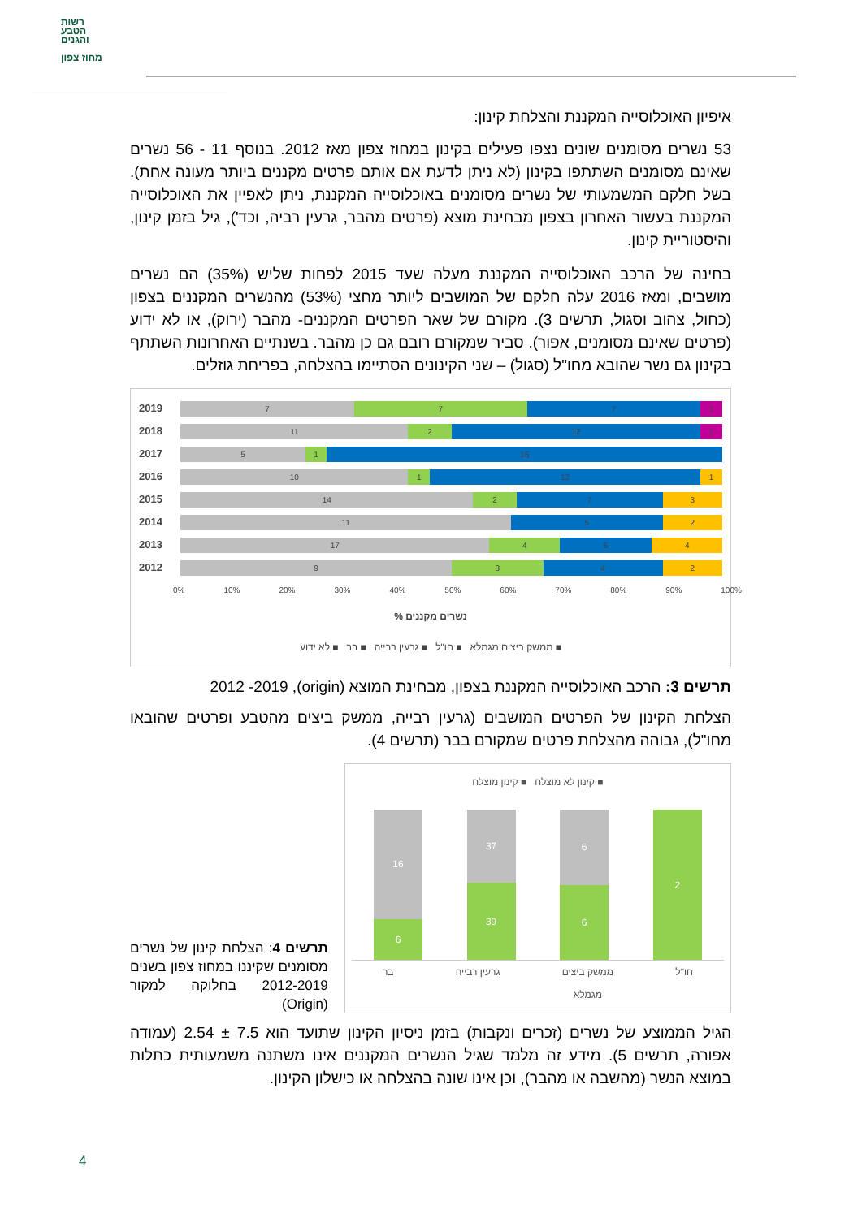רשות
הטבע
והגנים
מחוז צפון
איפיון האוכלוסייה המקננת והצלחת קינון:
53 נשרים מסומנים שונים נצפו פעילים בקינון במחוז צפון מאז 2012. בנוסף 11 - 56 נשרים שאינם מסומנים השתתפו בקינון (לא ניתן לדעת אם אותם פרטים מקננים ביותר מעונה אחת). בשל חלקם המשמעותי של נשרים מסומנים באוכלוסייה המקננת, ניתן לאפיין את האוכלוסייה המקננת בעשור האחרון בצפון מבחינת מוצא (פרטים מהבר, גרעין רביה, וכד'), גיל בזמן קינון, והיסטוריית קינון.
בחינה של הרכב האוכלוסייה המקננת מעלה שעד 2015 לפחות שליש (35%) הם נשרים מושבים, ומאז 2016 עלה חלקם של המושבים ליותר מחצי (53%) מהנשרים המקננים בצפון (כחול, צהוב וסגול, תרשים 3). מקורם של שאר הפרטים המקננים- מהבר (ירוק), או לא ידוע (פרטים שאינם מסומנים, אפור). סביר שמקורם רובם גם כן מהבר. בשנתיים האחרונות השתתף בקינון גם נשר שהובא מחו"ל (סגול) – שני הקינונים הסתיימו בהצלחה, בפריחת גוזלים.
2019
7 7 7 1
2018
11 2 12 1
2017
5 1 16
2016
10 1 12 1
2015
14 2 7 3
2014
11 5 2
2013
17 4 5 4
2012
9 3 4 2
0% 10% 20% 30% 40% 50% 60% 70% 80% 90% 100%
% נשרים מקננים
■ ממשק ביצים מגמלא ■ חו"ל ■ גרעין רבייה ■ בר ■ לא ידוע
תרשים 3: הרכב האוכלוסייה המקננת בצפון, מבחינת המוצא (origin), 2012 -2019
הצלחת הקינון של הפרטים המושבים (גרעין רבייה, ממשק ביצים מהטבע ופרטים שהובאו מחו"ל), גבוהה מהצלחת פרטים שמקורם בבר (תרשים 4).
תרשים 4: הצלחת קינון של נשרים מסומנים שקיננו במחוז צפון בשנים 2012-2019 בחלוקה למקור (Origin)
■ קינון לא מוצלח ■ קינון מוצלח
16
6
37
39
6
6
2
חו"ל ממשק ביצים
מגמלא גרעין רבייה בר
הגיל הממוצע של נשרים (זכרים ונקבות) בזמן ניסיון הקינון שתועד הוא 7.5 ± 2.54 (עמודה אפורה, תרשים 5). מידע זה מלמד שגיל הנשרים המקננים אינו משתנה משמעותית כתלות במוצא הנשר (מהשבה או מהבר), וכן אינו שונה בהצלחה או כישלון הקינון.
4